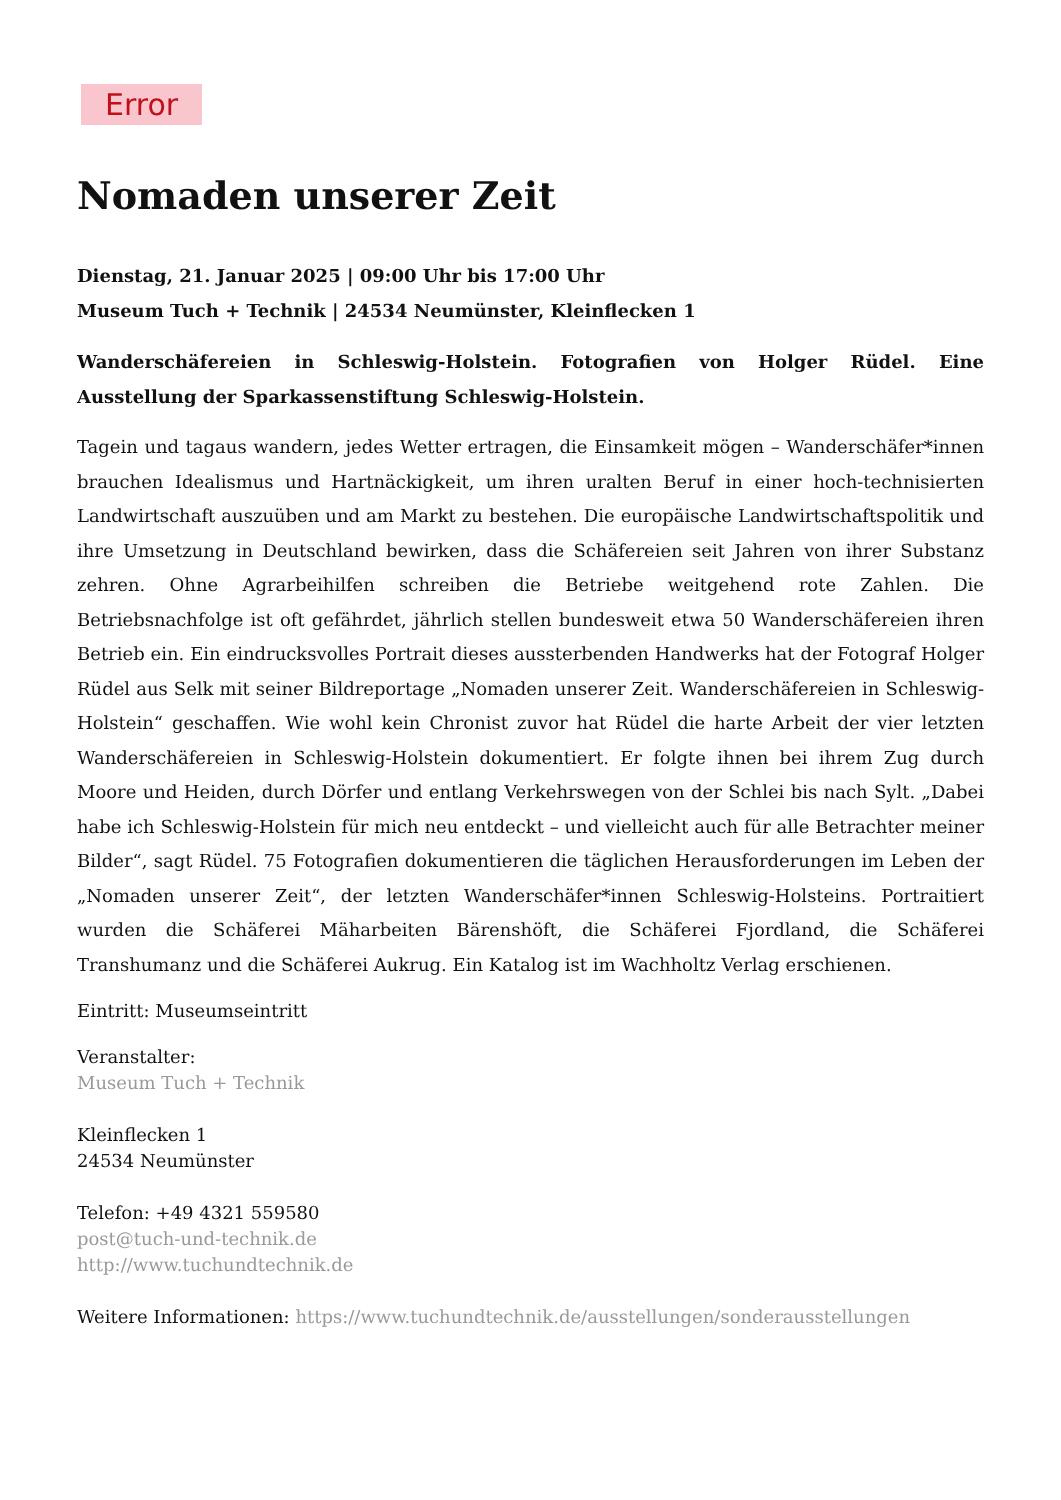Error
Nomaden unserer Zeit
Dienstag, 21. Januar 2025 | 09:00 Uhr bis 17:00 Uhr
Museum Tuch + Technik | 24534 Neumünster, Kleinflecken 1
Wanderschäfereien in Schleswig-Holstein. Fotografien von Holger Rüdel. Eine Ausstellung der Sparkassenstiftung Schleswig-Holstein.
Tagein und tagaus wandern, jedes Wetter ertragen, die Einsamkeit mögen – Wanderschäfer*innen brauchen Idealismus und Hartnäckigkeit, um ihren uralten Beruf in einer hoch-technisierten Landwirtschaft auszuüben und am Markt zu bestehen. Die europäische Landwirtschaftspolitik und ihre Umsetzung in Deutschland bewirken, dass die Schäfereien seit Jahren von ihrer Substanz zehren. Ohne Agrarbeihilfen schreiben die Betriebe weitgehend rote Zahlen. Die Betriebsnachfolge ist oft gefährdet, jährlich stellen bundesweit etwa 50 Wanderschäfereien ihren Betrieb ein. Ein eindrucksvolles Portrait dieses aussterbenden Handwerks hat der Fotograf Holger Rüdel aus Selk mit seiner Bildreportage „Nomaden unserer Zeit. Wanderschäfereien in Schleswig-Holstein“ geschaffen. Wie wohl kein Chronist zuvor hat Rüdel die harte Arbeit der vier letzten Wanderschäfereien in Schleswig-Holstein dokumentiert. Er folgte ihnen bei ihrem Zug durch Moore und Heiden, durch Dörfer und entlang Verkehrswegen von der Schlei bis nach Sylt. „Dabei habe ich Schleswig-Holstein für mich neu entdeckt – und vielleicht auch für alle Betrachter meiner Bilder“, sagt Rüdel. 75 Fotografien dokumentieren die täglichen Herausforderungen im Leben der „Nomaden unserer Zeit“, der letzten Wanderschäfer*innen Schleswig-Holsteins. Portraitiert wurden die Schäferei Mäharbeiten Bärenshöft, die Schäferei Fjordland, die Schäferei Transhumanz und die Schäferei Aukrug. Ein Katalog ist im Wachholtz Verlag erschienen.
Eintritt: Museumseintritt
Veranstalter:
Museum Tuch + Technik
Kleinflecken 1
24534 Neumünster
Telefon: +49 4321 559580
post@tuch-und-technik.de
http://www.tuchundtechnik.de
Weitere Informationen: https://www.tuchundtechnik.de/ausstellungen/sonderausstellungen